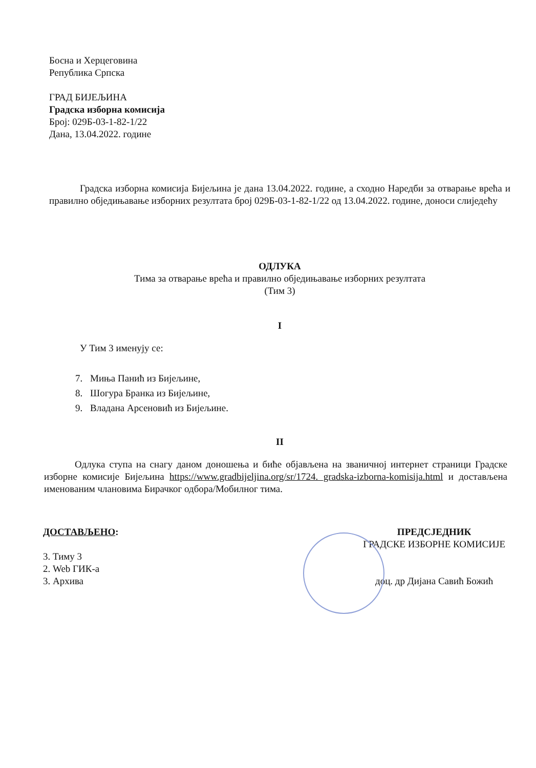Босна и Херцеговина
Република Српска
ГРАД БИЈЕЉИНА
Градска изборна комисија
Број: 029Б-03-1-82-1/22
Дана, 13.04.2022. године
Градска изборна комисија Бијељина је дана 13.04.2022. године, а сходно Наредби за отварање врећа и правилно обједињавање изборних резултата број 029Б-03-1-82-1/22 од 13.04.2022. године, доноси слиједећу
ОДЛУКА
Тима за отварање врећа и правилно обједињавање изборних резултата
(Тим 3)
I
У Тим 3 именују се:
7. Миња Панић из Бијељине,
8. Шогура Бранка из Бијељине,
9. Владана Арсеновић из Бијељине.
II
Одлука ступа на снагу даном доношења и биће објављена на званичној интернет страници Градске изборне комисије Бијељина https://www.gradbijeljina.org/sr/1724. gradska-izborna-komisija.html и достављена именованим члановима Бирачког одбора/Мобилног тима.
ДОСТАВЉЕНО:
3. Тиму 3
2. Web ГИК-а
3. Архива
ПРЕДСЈЕДНИК
ГРАДСКЕ ИЗБОРНЕ КОМИСИЈЕ
доц. др Дијана Савић Божић